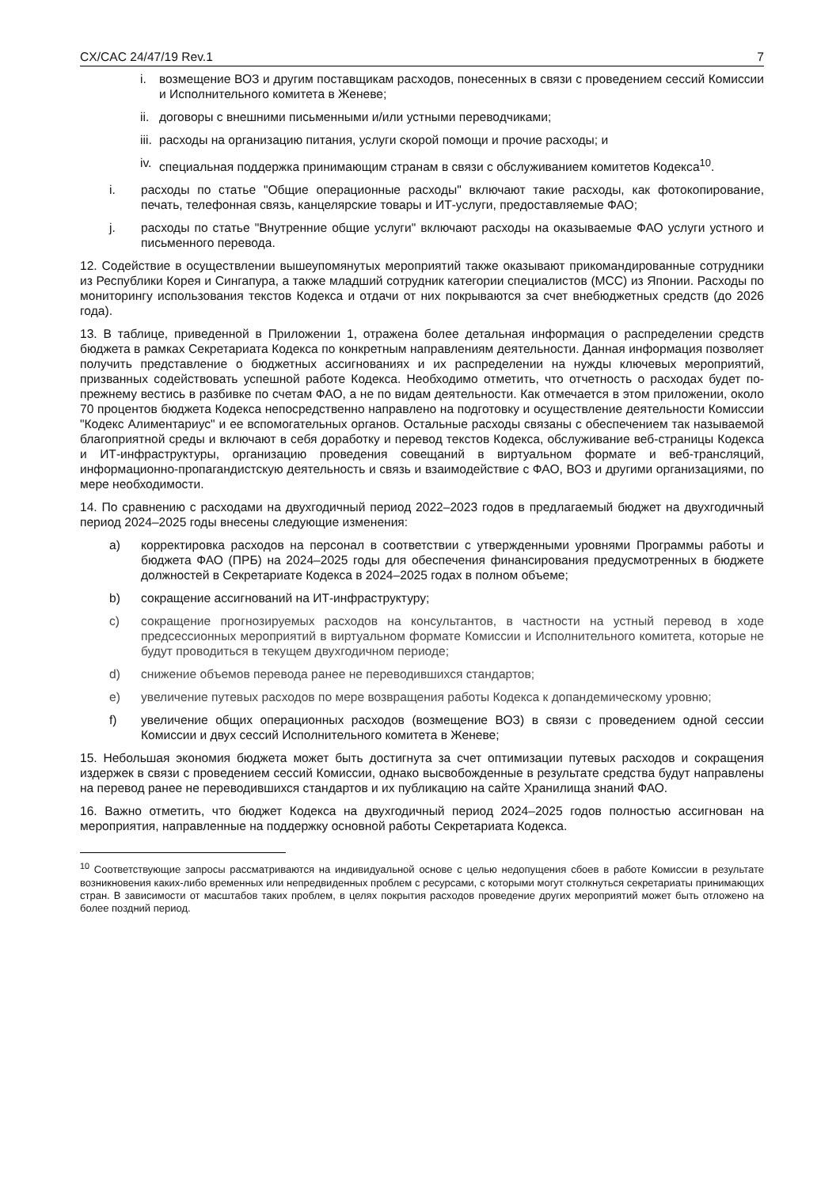CX/CAC 24/47/19 Rev.1 7
i. возмещение ВОЗ и другим поставщикам расходов, понесенных в связи с проведением сессий Комиссии и Исполнительного комитета в Женеве;
ii. договоры с внешними письменными и/или устными переводчиками;
iii. расходы на организацию питания, услуги скорой помощи и прочие расходы; и
iv. специальная поддержка принимающим странам в связи с обслуживанием комитетов Кодекса<sup>10</sup>.
i. расходы по статье "Общие операционные расходы" включают такие расходы, как фотокопирование, печать, телефонная связь, канцелярские товары и ИТ-услуги, предоставляемые ФАО;
j. расходы по статье "Внутренние общие услуги" включают расходы на оказываемые ФАО услуги устного и письменного перевода.
12. Содействие в осуществлении вышеупомянутых мероприятий также оказывают прикомандированные сотрудники из Республики Корея и Сингапура, а также младший сотрудник категории специалистов (МСС) из Японии. Расходы по мониторингу использования текстов Кодекса и отдачи от них покрываются за счет внебюджетных средств (до 2026 года).
13. В таблице, приведенной в Приложении 1, отражена более детальная информация о распределении средств бюджета в рамках Секретариата Кодекса по конкретным направлениям деятельности. Данная информация позволяет получить представление о бюджетных ассигнованиях и их распределении на нужды ключевых мероприятий, призванных содействовать успешной работе Кодекса. Необходимо отметить, что отчетность о расходах будет по-прежнему вестись в разбивке по счетам ФАО, а не по видам деятельности. Как отмечается в этом приложении, около 70 процентов бюджета Кодекса непосредственно направлено на подготовку и осуществление деятельности Комиссии "Кодекс Алиментариус" и ее вспомогательных органов. Остальные расходы связаны с обеспечением так называемой благоприятной среды и включают в себя доработку и перевод текстов Кодекса, обслуживание веб-страницы Кодекса и ИТ-инфраструктуры, организацию проведения совещаний в виртуальном формате и веб-трансляций, информационно-пропагандистскую деятельность и связь и взаимодействие с ФАО, ВОЗ и другими организациями, по мере необходимости.
14. По сравнению с расходами на двухгодичный период 2022–2023 годов в предлагаемый бюджет на двухгодичный период 2024–2025 годы внесены следующие изменения:
a) корректировка расходов на персонал в соответствии с утвержденными уровнями Программы работы и бюджета ФАО (ПРБ) на 2024–2025 годы для обеспечения финансирования предусмотренных в бюджете должностей в Секретариате Кодекса в 2024–2025 годах в полном объеме;
b) сокращение ассигнований на ИТ-инфраструктуру;
c) сокращение прогнозируемых расходов на консультантов, в частности на устный перевод в ходе предсессионных мероприятий в виртуальном формате Комиссии и Исполнительного комитета, которые не будут проводиться в текущем двухгодичном периоде;
d) снижение объемов перевода ранее не переводившихся стандартов;
e) увеличение путевых расходов по мере возвращения работы Кодекса к допандемическому уровню;
f) увеличение общих операционных расходов (возмещение ВОЗ) в связи с проведением одной сессии Комиссии и двух сессий Исполнительного комитета в Женеве;
15. Небольшая экономия бюджета может быть достигнута за счет оптимизации путевых расходов и сокращения издержек в связи с проведением сессий Комиссии, однако высвобожденные в результате средства будут направлены на перевод ранее не переводившихся стандартов и их публикацию на сайте Хранилища знаний ФАО.
16. Важно отметить, что бюджет Кодекса на двухгодичный период 2024–2025 годов полностью ассигнован на мероприятия, направленные на поддержку основной работы Секретариата Кодекса.
<sup>10</sup> Соответствующие запросы рассматриваются на индивидуальной основе с целью недопущения сбоев в работе Комиссии в результате возникновения каких-либо временных или непредвиденных проблем с ресурсами, с которыми могут столкнуться секретариаты принимающих стран. В зависимости от масштабов таких проблем, в целях покрытия расходов проведение других мероприятий может быть отложено на более поздний период.